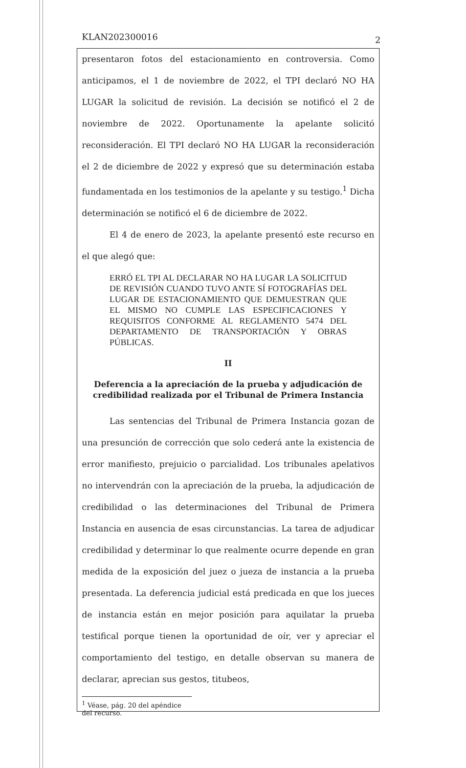KLAN202300016 2
presentaron fotos del estacionamiento en controversia. Como anticipamos, el 1 de noviembre de 2022, el TPI declaró NO HA LUGAR la solicitud de revisión. La decisión se notificó el 2 de noviembre de 2022. Oportunamente la apelante solicitó reconsideración. El TPI declaró NO HA LUGAR la reconsideración el 2 de diciembre de 2022 y expresó que su determinación estaba fundamentada en los testimonios de la apelante y su testigo.<sup>1</sup> Dicha determinación se notificó el 6 de diciembre de 2022.
El 4 de enero de 2023, la apelante presentó este recurso en el que alegó que:
ERRÓ EL TPI AL DECLARAR NO HA LUGAR LA SOLICITUD DE REVISIÓN CUANDO TUVO ANTE SÍ FOTOGRAFÍAS DEL LUGAR DE ESTACIONAMIENTO QUE DEMUESTRAN QUE EL MISMO NO CUMPLE LAS ESPECIFICACIONES Y REQUISITOS CONFORME AL REGLAMENTO 5474 DEL DEPARTAMENTO DE TRANSPORTACIÓN Y OBRAS PÚBLICAS.
II
Deferencia a la apreciación de la prueba y adjudicación de credibilidad realizada por el Tribunal de Primera Instancia
Las sentencias del Tribunal de Primera Instancia gozan de una presunción de corrección que solo cederá ante la existencia de error manifiesto, prejuicio o parcialidad. Los tribunales apelativos no intervendrán con la apreciación de la prueba, la adjudicación de credibilidad o las determinaciones del Tribunal de Primera Instancia en ausencia de esas circunstancias. La tarea de adjudicar credibilidad y determinar lo que realmente ocurre depende en gran medida de la exposición del juez o jueza de instancia a la prueba presentada. La deferencia judicial está predicada en que los jueces de instancia están en mejor posición para aquilatar la prueba testifical porque tienen la oportunidad de oír, ver y apreciar el comportamiento del testigo, en detalle observan su manera de declarar, aprecian sus gestos, titubeos,
<sup>1</sup> Véase, pág. 20 del apéndice del recurso.